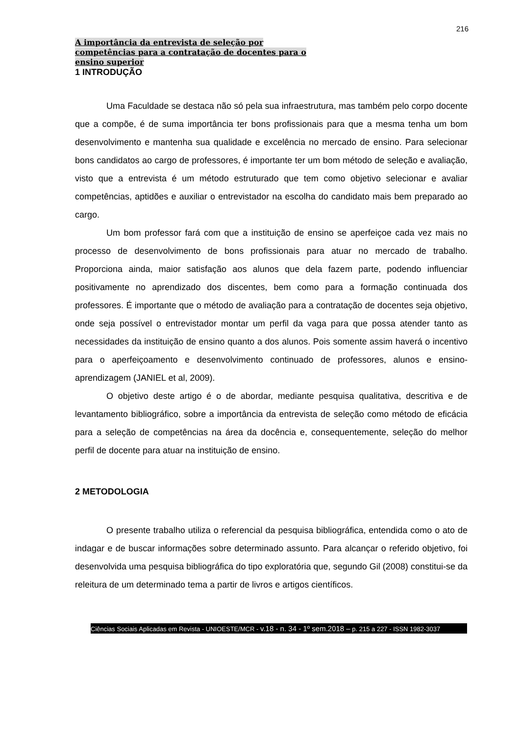216
A importância da entrevista de seleção por
competências para a contratação de docentes para o
ensino superior
1 INTRODUÇÃO
Uma Faculdade se destaca não só pela sua infraestrutura, mas também pelo corpo docente que a compõe, é de suma importância ter bons profissionais para que a mesma tenha um bom desenvolvimento e mantenha sua qualidade e excelência no mercado de ensino. Para selecionar bons candidatos ao cargo de professores, é importante ter um bom método de seleção e avaliação, visto que a entrevista é um método estruturado que tem como objetivo selecionar e avaliar competências, aptidões e auxiliar o entrevistador na escolha do candidato mais bem preparado ao cargo.
Um bom professor fará com que a instituição de ensino se aperfeiçoe cada vez mais no processo de desenvolvimento de bons profissionais para atuar no mercado de trabalho. Proporciona ainda, maior satisfação aos alunos que dela fazem parte, podendo influenciar positivamente no aprendizado dos discentes, bem como para a formação continuada dos professores. É importante que o método de avaliação para a contratação de docentes seja objetivo, onde seja possível o entrevistador montar um perfil da vaga para que possa atender tanto as necessidades da instituição de ensino quanto a dos alunos. Pois somente assim haverá o incentivo para o aperfeiçoamento e desenvolvimento continuado de professores, alunos e ensino-aprendizagem (JANIEL et al, 2009).
O objetivo deste artigo é o de abordar, mediante pesquisa qualitativa, descritiva e de levantamento bibliográfico, sobre a importância da entrevista de seleção como método de eficácia para a seleção de competências na área da docência e, consequentemente, seleção do melhor perfil de docente para atuar na instituição de ensino.
2 METODOLOGIA
O presente trabalho utiliza o referencial da pesquisa bibliográfica, entendida como o ato de indagar e de buscar informações sobre determinado assunto. Para alcançar o referido objetivo, foi desenvolvida uma pesquisa bibliográfica do tipo exploratória que, segundo Gil (2008) constitui-se da releitura de um determinado tema a partir de livros e artigos científicos.
Ciências Sociais Aplicadas em Revista - UNIOESTE/MCR - v.18 - n. 34 - 1º sem.2018 – p. 215 a 227 - ISSN 1982-3037